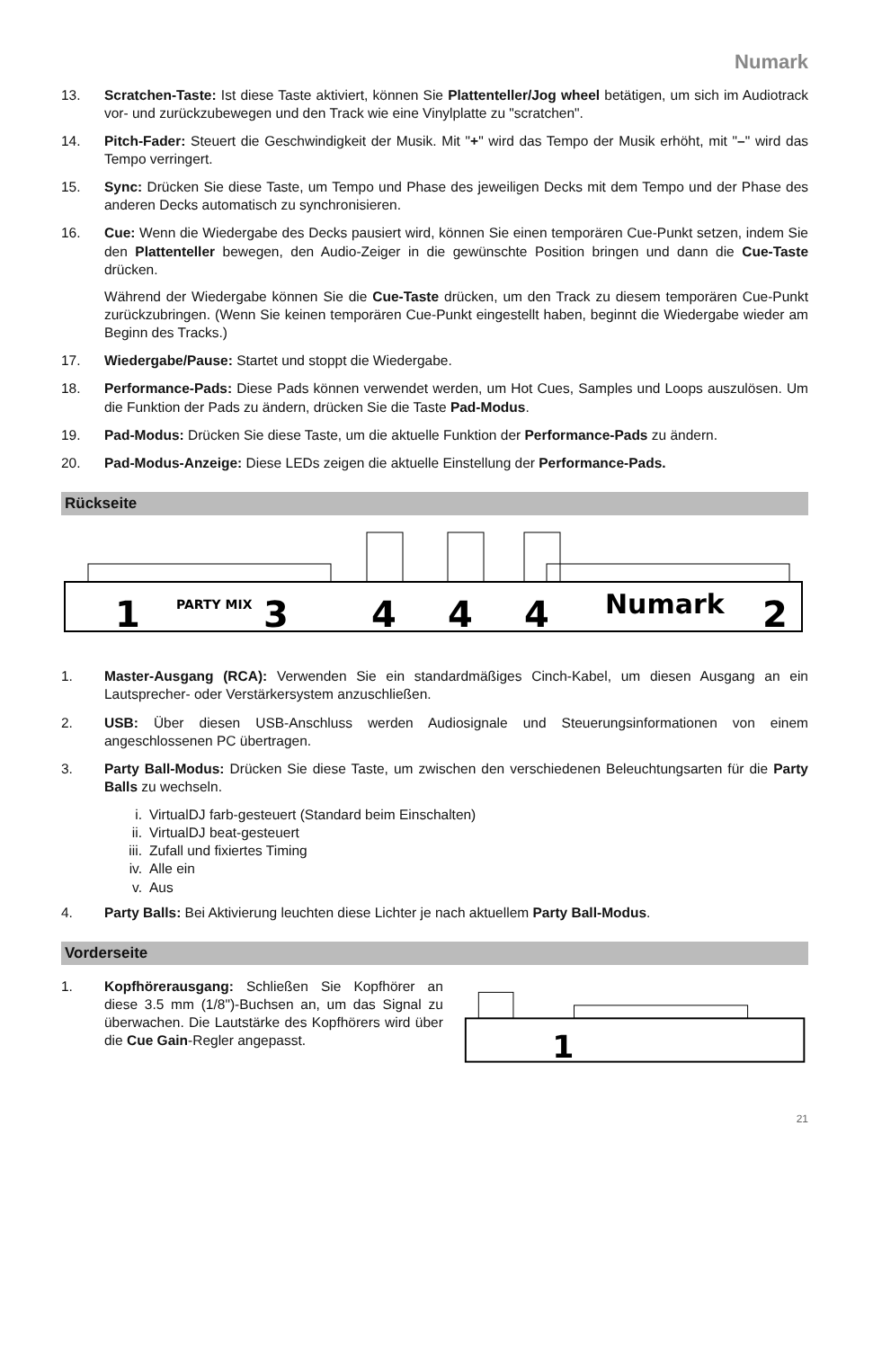Numark
13. Scratchen-Taste: Ist diese Taste aktiviert, können Sie Plattenteller/Jog wheel betätigen, um sich im Audiotrack vor- und zurückzubewegen und den Track wie eine Vinylplatte zu "scratchen".
14. Pitch-Fader: Steuert die Geschwindigkeit der Musik. Mit "+" wird das Tempo der Musik erhöht, mit "–" wird das Tempo verringert.
15. Sync: Drücken Sie diese Taste, um Tempo und Phase des jeweiligen Decks mit dem Tempo und der Phase des anderen Decks automatisch zu synchronisieren.
16. Cue: Wenn die Wiedergabe des Decks pausiert wird, können Sie einen temporären Cue-Punkt setzen, indem Sie den Plattenteller bewegen, den Audio-Zeiger in die gewünschte Position bringen und dann die Cue-Taste drücken.
Während der Wiedergabe können Sie die Cue-Taste drücken, um den Track zu diesem temporären Cue-Punkt zurückzubringen. (Wenn Sie keinen temporären Cue-Punkt eingestellt haben, beginnt die Wiedergabe wieder am Beginn des Tracks.)
17. Wiedergabe/Pause: Startet und stoppt die Wiedergabe.
18. Performance-Pads: Diese Pads können verwendet werden, um Hot Cues, Samples und Loops auszulösen. Um die Funktion der Pads zu ändern, drücken Sie die Taste Pad-Modus.
19. Pad-Modus: Drücken Sie diese Taste, um die aktuelle Funktion der Performance-Pads zu ändern.
20. Pad-Modus-Anzeige: Diese LEDs zeigen die aktuelle Einstellung der Performance-Pads.
Rückseite
1
PARTY MIX
3
4
4
4
Numark
2
1. Master-Ausgang (RCA): Verwenden Sie ein standardmäßiges Cinch-Kabel, um diesen Ausgang an ein Lautsprecher- oder Verstärkersystem anzuschließen.
2. USB: Über diesen USB-Anschluss werden Audiosignale und Steuerungsinformationen von einem angeschlossenen PC übertragen.
3. Party Ball-Modus: Drücken Sie diese Taste, um zwischen den verschiedenen Beleuchtungsarten für die Party Balls zu wechseln.
i. VirtualDJ farb-gesteuert (Standard beim Einschalten)
ii. VirtualDJ beat-gesteuert
iii. Zufall und fixiertes Timing
iv. Alle ein
v. Aus
4. Party Balls: Bei Aktivierung leuchten diese Lichter je nach aktuellem Party Ball-Modus.
Vorderseite
1. Kopfhörerausgang: Schließen Sie Kopfhörer an diese 3.5 mm (1/8")-Buchsen an, um das Signal zu überwachen. Die Lautstärke des Kopfhörers wird über die Cue Gain-Regler angepasst.
1
21